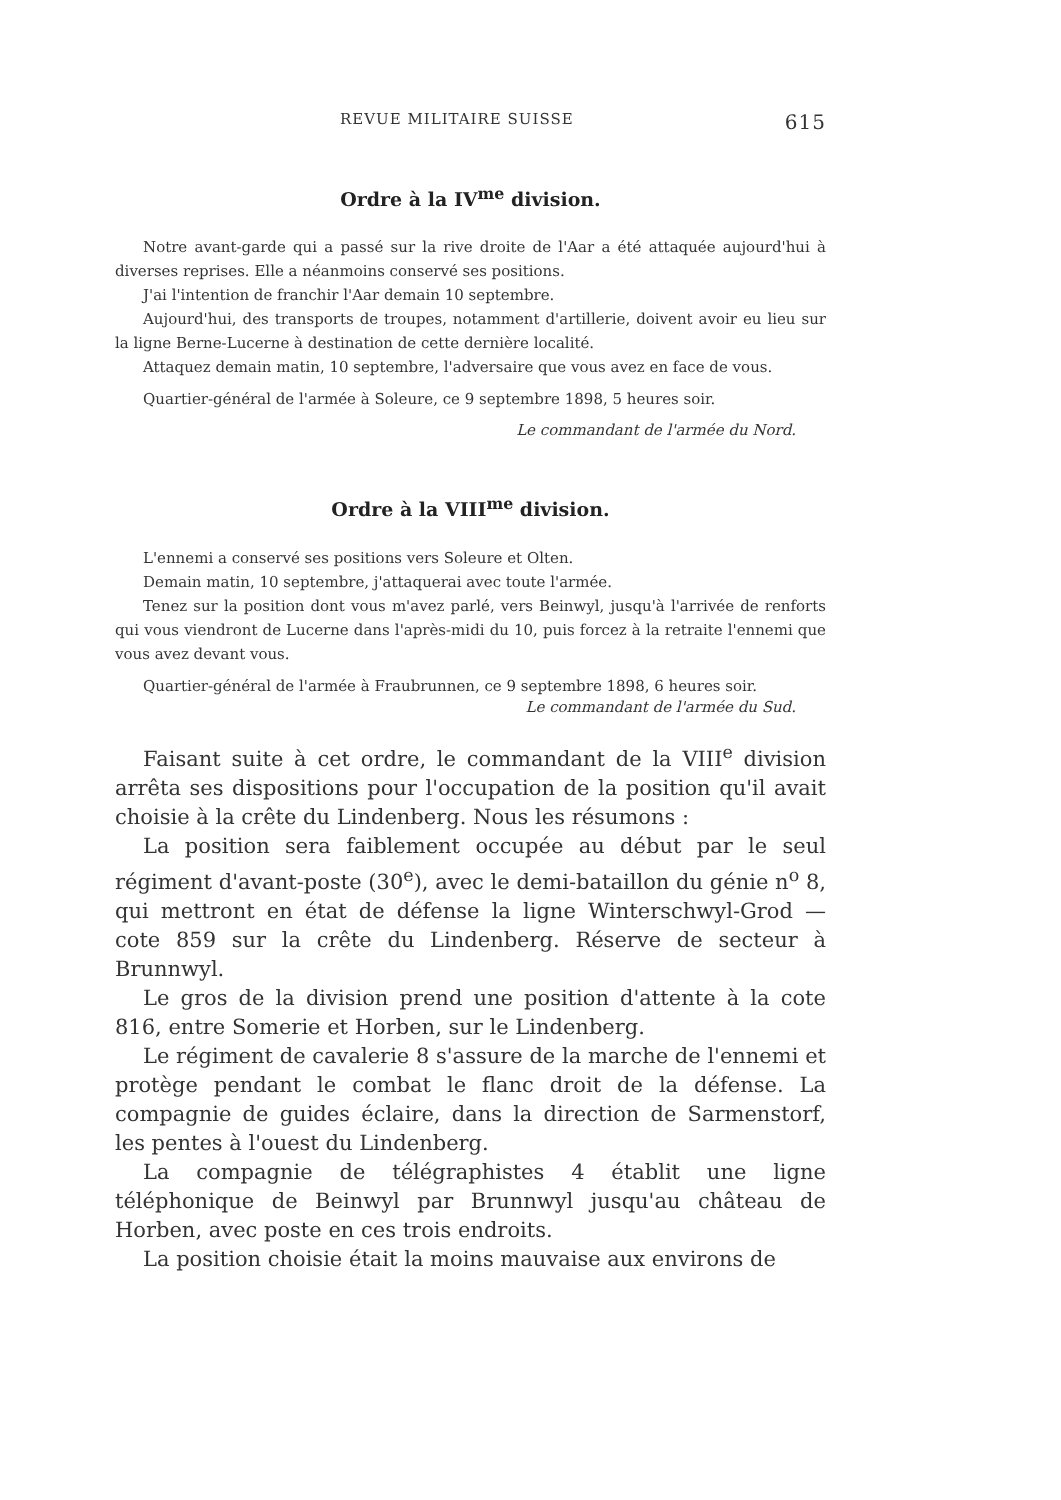REVUE MILITAIRE SUISSE 615
Ordre à la IV<sup>me</sup> division.
Notre avant-garde qui a passé sur la rive droite de l'Aar a été attaquée aujourd'hui à diverses reprises. Elle a néanmoins conservé ses positions.
J'ai l'intention de franchir l'Aar demain 10 septembre.
Aujourd'hui, des transports de troupes, notamment d'artillerie, doivent avoir eu lieu sur la ligne Berne-Lucerne à destination de cette dernière localité.
Attaquez demain matin, 10 septembre, l'adversaire que vous avez en face de vous.
Quartier-général de l'armée à Soleure, ce 9 septembre 1898, 5 heures soir.
Le commandant de l'armée du Nord.
Ordre à la VIII<sup>me</sup> division.
L'ennemi a conservé ses positions vers Soleure et Olten.
Demain matin, 10 septembre, j'attaquerai avec toute l'armée.
Tenez sur la position dont vous m'avez parlé, vers Beinwyl, jusqu'à l'arrivée de renforts qui vous viendront de Lucerne dans l'après-midi du 10, puis forcez à la retraite l'ennemi que vous avez devant vous.
Quartier-général de l'armée à Fraubrunnen, ce 9 septembre 1898, 6 heures soir.
Le commandant de l'armée du Sud.
Faisant suite à cet ordre, le commandant de la VIII<sup>e</sup> division arrêta ses dispositions pour l'occupation de la position qu'il avait choisie à la crête du Lindenberg. Nous les résumons :
La position sera faiblement occupée au début par le seul régiment d'avant-poste (30<sup>e</sup>), avec le demi-bataillon du génie n<sup>o</sup> 8, qui mettront en état de défense la ligne Winterschwyl-Grod — cote 859 sur la crête du Lindenberg. Réserve de secteur à Brunnwyl.
Le gros de la division prend une position d'attente à la cote 816, entre Somerie et Horben, sur le Lindenberg.
Le régiment de cavalerie 8 s'assure de la marche de l'ennemi et protège pendant le combat le flanc droit de la défense. La compagnie de guides éclaire, dans la direction de Sarmenstorf, les pentes à l'ouest du Lindenberg.
La compagnie de télégraphistes 4 établit une ligne téléphonique de Beinwyl par Brunnwyl jusqu'au château de Horben, avec poste en ces trois endroits.
La position choisie était la moins mauvaise aux environs de